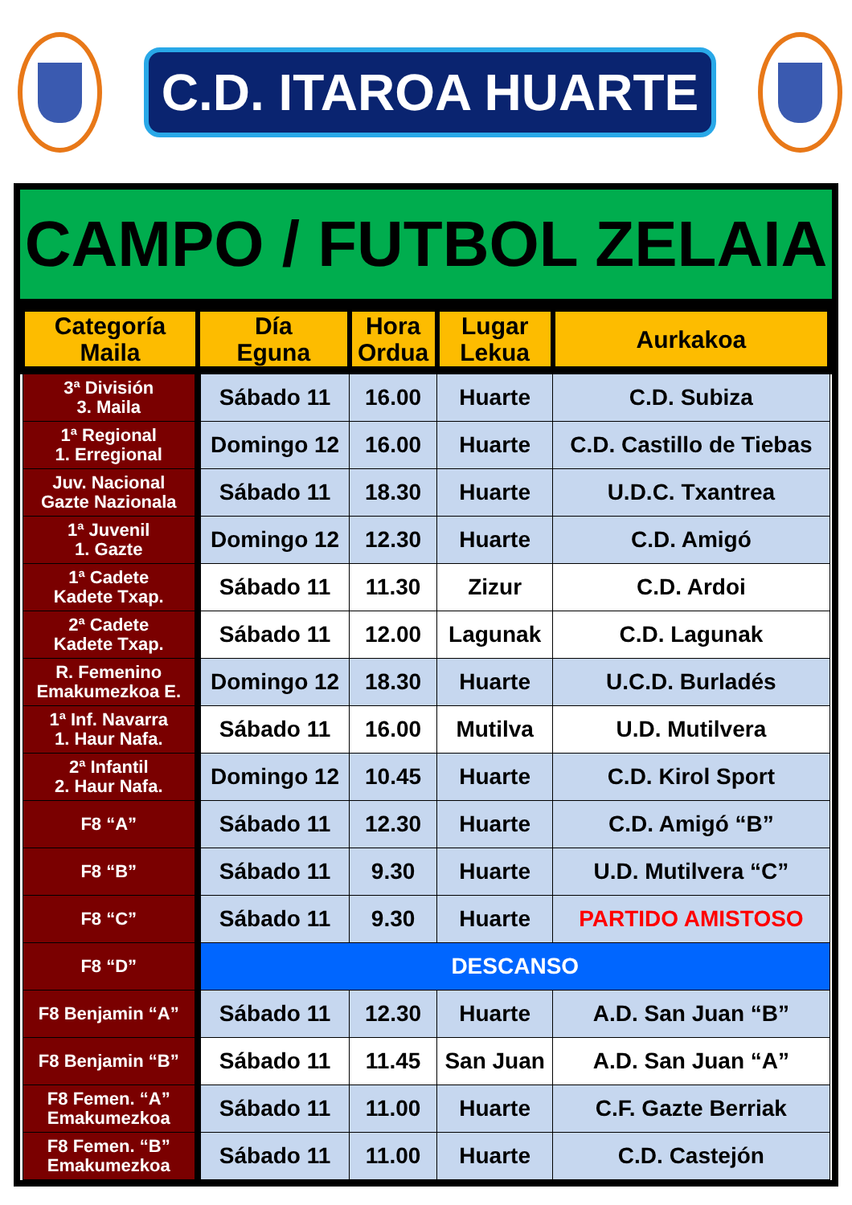C.D. ITAROA HUARTE
CAMPO / FUTBOL ZELAIA
| Categoría Maila | Día Eguna | Hora Ordua | Lugar Lekua | Aurkakoa |
| --- | --- | --- | --- | --- |
| 3ª División 3. Maila | Sábado 11 | 16.00 | Huarte | C.D. Subiza |
| 1ª Regional 1. Erregional | Domingo 12 | 16.00 | Huarte | C.D. Castillo de Tiebas |
| Juv. Nacional Gazte Nazionala | Sábado 11 | 18.30 | Huarte | U.D.C. Txantrea |
| 1ª Juvenil 1. Gazte | Domingo 12 | 12.30 | Huarte | C.D. Amigó |
| 1ª Cadete Kadete Txap. | Sábado 11 | 11.30 | Zizur | C.D. Ardoi |
| 2ª Cadete Kadete Txap. | Sábado 11 | 12.00 | Lagunak | C.D. Lagunak |
| R. Femenino Emakumezkoa E. | Domingo 12 | 18.30 | Huarte | U.C.D. Burladés |
| 1ª Inf. Navarra 1. Haur Nafa. | Sábado 11 | 16.00 | Mutilva | U.D. Mutilvera |
| 2ª Infantil 2. Haur Nafa. | Domingo 12 | 10.45 | Huarte | C.D. Kirol Sport |
| F8 “A” | Sábado 11 | 12.30 | Huarte | C.D. Amigó “B” |
| F8 “B” | Sábado 11 | 9.30 | Huarte | U.D. Mutilvera “C” |
| F8 “C” | Sábado 11 | 9.30 | Huarte | PARTIDO AMISTOSO |
| F8 “D” | DESCANSO | | | |
| F8 Benjamin “A” | Sábado 11 | 12.30 | Huarte | A.D. San Juan “B” |
| F8 Benjamin “B” | Sábado 11 | 11.45 | San Juan | A.D. San Juan “A” |
| F8 Femen. “A” Emakumezkoa | Sábado 11 | 11.00 | Huarte | C.F. Gazte Berriak |
| F8 Femen. “B” Emakumezkoa | Sábado 11 | 11.00 | Huarte | C.D. Castejón |